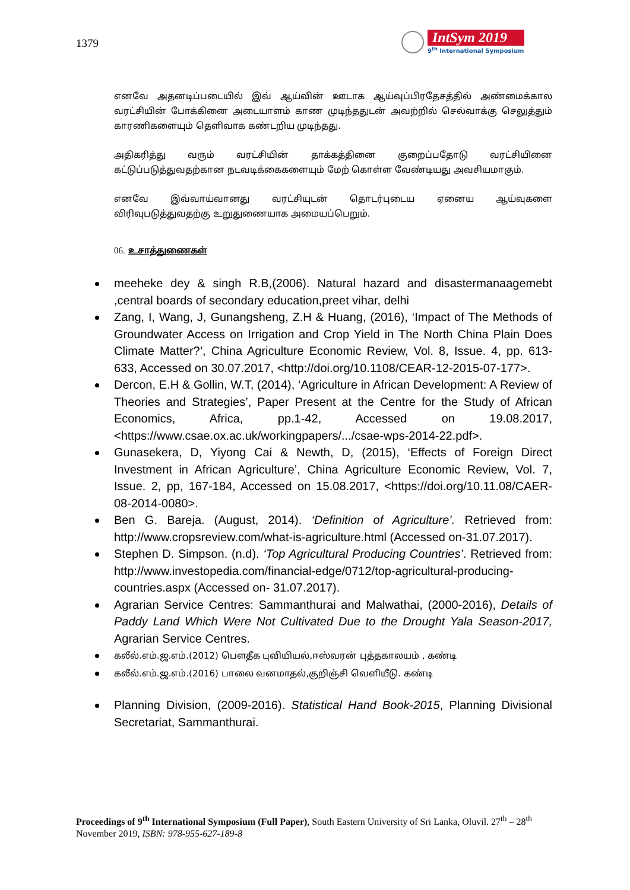1379
IntSym 2019
9<sup>th</sup> International Symposium
எனவே அதனடிப்படையில் இவ் ஆய்வின் ஊடாக ஆய்வுப்பிரதேசத்தில் அண்மைக்கால வரட்சியின் போக்கினை அடையாளம் காண முடிந்ததுடன் அவற்றில் செல்வாக்கு செலுத்தும் காரணிகளையும் தெளிவாக கண்டறிய முடிந்தது.
அதிகரித்து வரும் வரட்சியின் தாக்கத்தினை குறைப்பதோடு வரட்சியினை கட்டுப்படுத்துவதற்கான நடவடிக்கைகளையும் மேற் கொள்ள வேண்டியது அவசியமாகும்.
எனவே இவ்வாய்வானது வரட்சியுடன் தொடர்புடைய ஏனைய ஆய்வுகளை விரிவுபடுத்துவதற்கு உறுதுணையாக அமையப்பெறும்.
06. உசாத்துணைகள்
meeheke dey & singh R.B,(2006). Natural hazard and disastermanaagemebt ,central boards of secondary education,preet vihar, delhi
Zang, I, Wang, J, Gunangsheng, Z.H & Huang, (2016), ‘Impact of The Methods of Groundwater Access on Irrigation and Crop Yield in The North China Plain Does Climate Matter?’, China Agriculture Economic Review, Vol. 8, Issue. 4, pp. 613-633, Accessed on 30.07.2017, <http://doi.org/10.1108/CEAR-12-2015-07-177>.
Dercon, E.H & Gollin, W.T, (2014), ‘Agriculture in African Development: A Review of Theories and Strategies’, Paper Present at the Centre for the Study of African Economics, Africa, pp.1-42, Accessed on 19.08.2017, <https://www.csae.ox.ac.uk/workingpapers/.../csae-wps-2014-22.pdf>.
Gunasekera, D, Yiyong Cai & Newth, D, (2015), ‘Effects of Foreign Direct Investment in African Agriculture’, China Agriculture Economic Review, Vol. 7, Issue. 2, pp, 167-184, Accessed on 15.08.2017, <https://doi.org/10.11.08/CAER-08-2014-0080>.
Ben G. Bareja. (August, 2014). ‘Definition of Agriculture’. Retrieved from: http://www.cropsreview.com/what-is-agriculture.html (Accessed on-31.07.2017).
Stephen D. Simpson. (n.d). ‘Top Agricultural Producing Countries’. Retrieved from: http://www.investopedia.com/financial-edge/0712/top-agricultural-producing-countries.aspx (Accessed on- 31.07.2017).
Agrarian Service Centres: Sammanthurai and Malwathai, (2000-2016), Details of Paddy Land Which Were Not Cultivated Due to the Drought Yala Season-2017, Agrarian Service Centres.
கலீல்.எம்.ஜ.எம்.(2012) பௌதீக புவியியல்,ஈஸ்வரன் புத்தகாலயம் , கண்டி
கலீல்.எம்.ஜ.எம்.(2016) பாலை வனமாதல்,குறிஞ்சி வெளியீடு. கண்டி
Planning Division, (2009-2016). Statistical Hand Book-2015, Planning Divisional Secretariat, Sammanthurai.
Proceedings of 9<sup>th</sup> International Symposium (Full Paper), South Eastern University of Sri Lanka, Oluvil. 27<sup>th</sup> – 28<sup>th</sup> November 2019, ISBN: 978-955-627-189-8